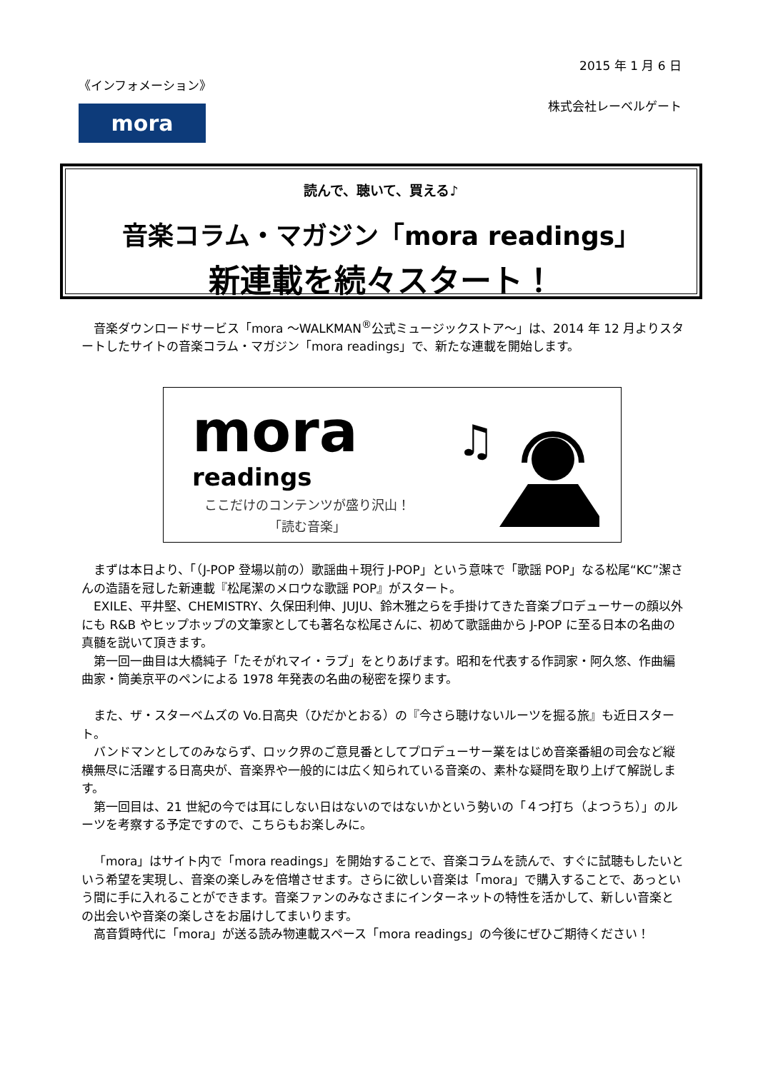2015 年 1 月 6 日
《インフォメーション》
株式会社レーベルゲート mora
読んで、聴いて、買える♪
音楽コラム・マガジン「mora readings」
新連載を続々スタート！
音楽ダウンロードサービス「mora ～WALKMAN<sup>®</sup>公式ミュージックストア～」は、2014 年 12 月よりスタートしたサイトの音楽コラム・マガジン「mora readings」で、新たな連載を開始します。
mora
readings
ここだけのコンテンツが盛り沢山！
「読む音楽」
♫
まずは本日より、「（J-POP 登場以前の）歌謡曲＋現行 J-POP」という意味で「歌謡 POP」なる松尾“KC”潔さんの造語を冠した新連載『松尾潔のメロウな歌謡 POP』がスタート。
EXILE、平井堅、CHEMISTRY、久保田利伸、JUJU、鈴木雅之らを手掛けてきた音楽プロデューサーの顔以外にも R&B やヒップホップの文筆家としても著名な松尾さんに、初めて歌謡曲から J-POP に至る日本の名曲の真髄を説いて頂きます。
第一回一曲目は大橋純子「たそがれマイ・ラブ」をとりあげます。昭和を代表する作詞家・阿久悠、作曲編曲家・筒美京平のペンによる 1978 年発表の名曲の秘密を探ります。
また、ザ・スターベムズの Vo.日高央（ひだかとおる）の『今さら聴けないルーツを掘る旅』も近日スタート。
バンドマンとしてのみならず、ロック界のご意見番としてプロデューサー業をはじめ音楽番組の司会など縦横無尽に活躍する日高央が、音楽界や一般的には広く知られている音楽の、素朴な疑問を取り上げて解説します。
第一回目は、21 世紀の今では耳にしない日はないのではないかという勢いの「４つ打ち（よつうち）」のルーツを考察する予定ですので、こちらもお楽しみに。
「mora」はサイト内で「mora readings」を開始することで、音楽コラムを読んで、すぐに試聴もしたいという希望を実現し、音楽の楽しみを倍増させます。さらに欲しい音楽は「mora」で購入することで、あっという間に手に入れることができます。音楽ファンのみなさまにインターネットの特性を活かして、新しい音楽との出会いや音楽の楽しさをお届けしてまいります。
高音質時代に「mora」が送る読み物連載スペース「mora readings」の今後にぜひご期待ください！